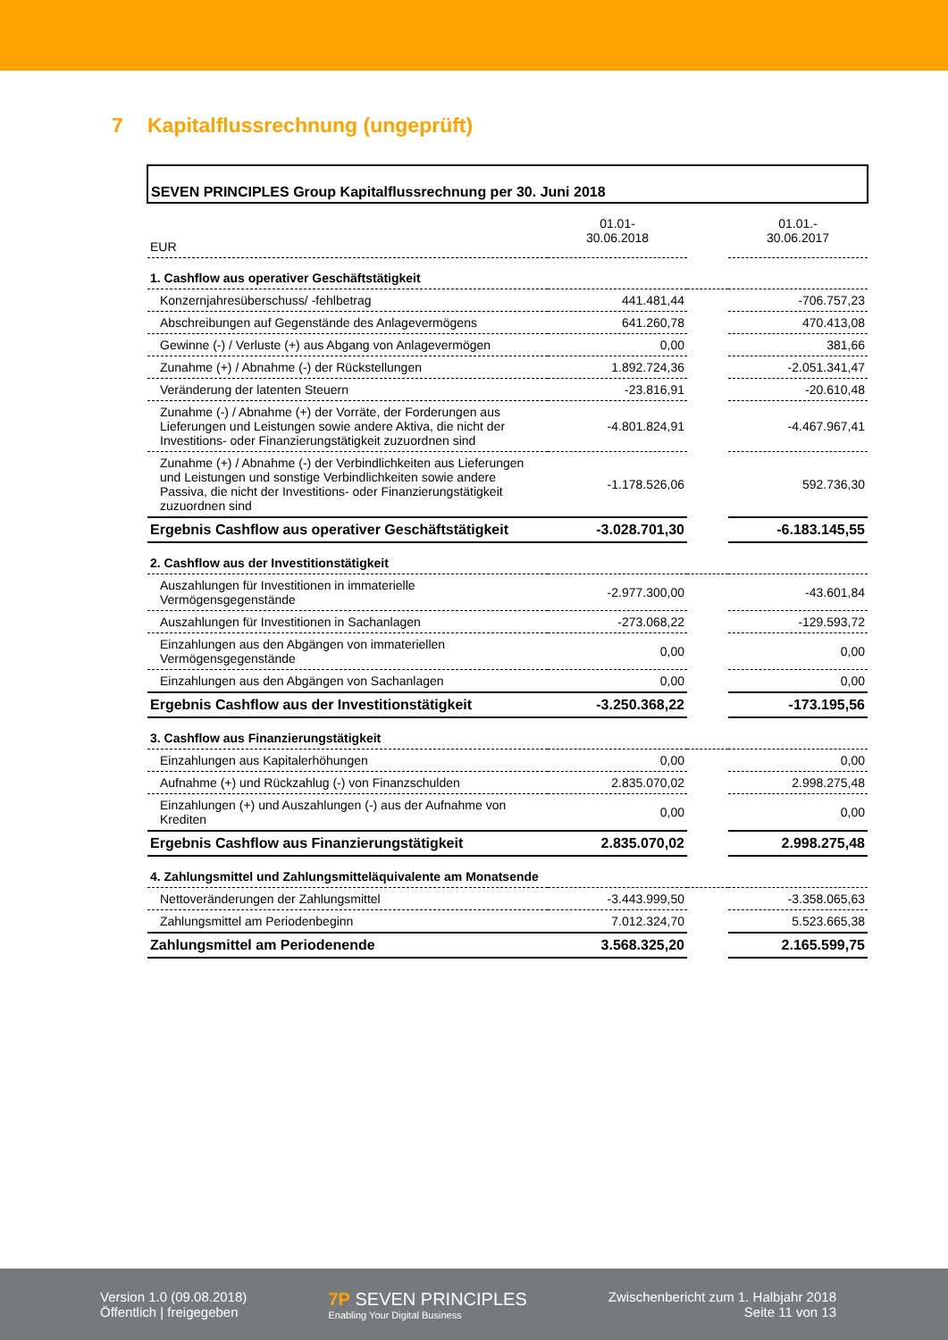7 Kapitalflussrechnung (ungeprüft)
| SEVEN PRINCIPLES Group Kapitalflussrechnung per 30. Juni 2018 | | | |
| EUR | 01.01- 30.06.2018 | | 01.01.- 30.06.2017 |
| 1. Cashflow aus operativer Geschäftstätigkeit | | | |
| Konzernjahresüberschuss/ -fehlbetrag | 441.481,44 | | -706.757,23 |
| Abschreibungen auf Gegenstände des Anlagevermögens | 641.260,78 | | 470.413,08 |
| Gewinne (-) / Verluste (+) aus Abgang von Anlagevermögen | 0,00 | | 381,66 |
| Zunahme (+) / Abnahme (-) der Rückstellungen | 1.892.724,36 | | -2.051.341,47 |
| Veränderung der latenten Steuern | -23.816,91 | | -20.610,48 |
| Zunahme (-) / Abnahme (+) der Vorräte, der Forderungen aus Lieferungen und Leistungen sowie andere Aktiva, die nicht der Investitions- oder Finanzierungstätigkeit zuzuordnen sind | -4.801.824,91 | | -4.467.967,41 |
| Zunahme (+) / Abnahme (-) der Verbindlichkeiten aus Lieferungen und Leistungen und sonstige Verbindlichkeiten sowie andere Passiva, die nicht der Investitions- oder Finanzierungstätigkeit zuzuordnen sind | -1.178.526,06 | | 592.736,30 |
| Ergebnis Cashflow aus operativer Geschäftstätigkeit | -3.028.701,30 | | -6.183.145,55 |
| 2. Cashflow aus der Investitionstätigkeit | | | |
| Auszahlungen für Investitionen in immaterielle Vermögensgegenstände | -2.977.300,00 | | -43.601,84 |
| Auszahlungen für Investitionen in Sachanlagen | -273.068,22 | | -129.593,72 |
| Einzahlungen aus den Abgängen von immateriellen Vermögensgegenstände | 0,00 | | 0,00 |
| Einzahlungen aus den Abgängen von Sachanlagen | 0,00 | | 0,00 |
| Ergebnis Cashflow aus der Investitionstätigkeit | -3.250.368,22 | | -173.195,56 |
| 3. Cashflow aus Finanzierungstätigkeit | | | |
| Einzahlungen aus Kapitalerhöhungen | 0,00 | | 0,00 |
| Aufnahme (+) und Rückzahlug (-) von Finanzschulden | 2.835.070,02 | | 2.998.275,48 |
| Einzahlungen (+) und Auszahlungen (-) aus der Aufnahme von Krediten | 0,00 | | 0,00 |
| Ergebnis Cashflow aus Finanzierungstätigkeit | 2.835.070,02 | | 2.998.275,48 |
| 4. Zahlungsmittel und Zahlungsmitteläquivalente am Monatsende | | | |
| Nettoveränderungen der Zahlungsmittel | -3.443.999,50 | | -3.358.065,63 |
| Zahlungsmittel am Periodenbeginn | 7.012.324,70 | | 5.523.665,38 |
| Zahlungsmittel am Periodenende | 3.568.325,20 | | 2.165.599,75 |
Version 1.0 (09.08.2018)
Öffentlich | freigegeben
7P SEVEN PRINCIPLES
Enabling Your Digital Business
Zwischenbericht zum 1. Halbjahr 2018
Seite 11 von 13